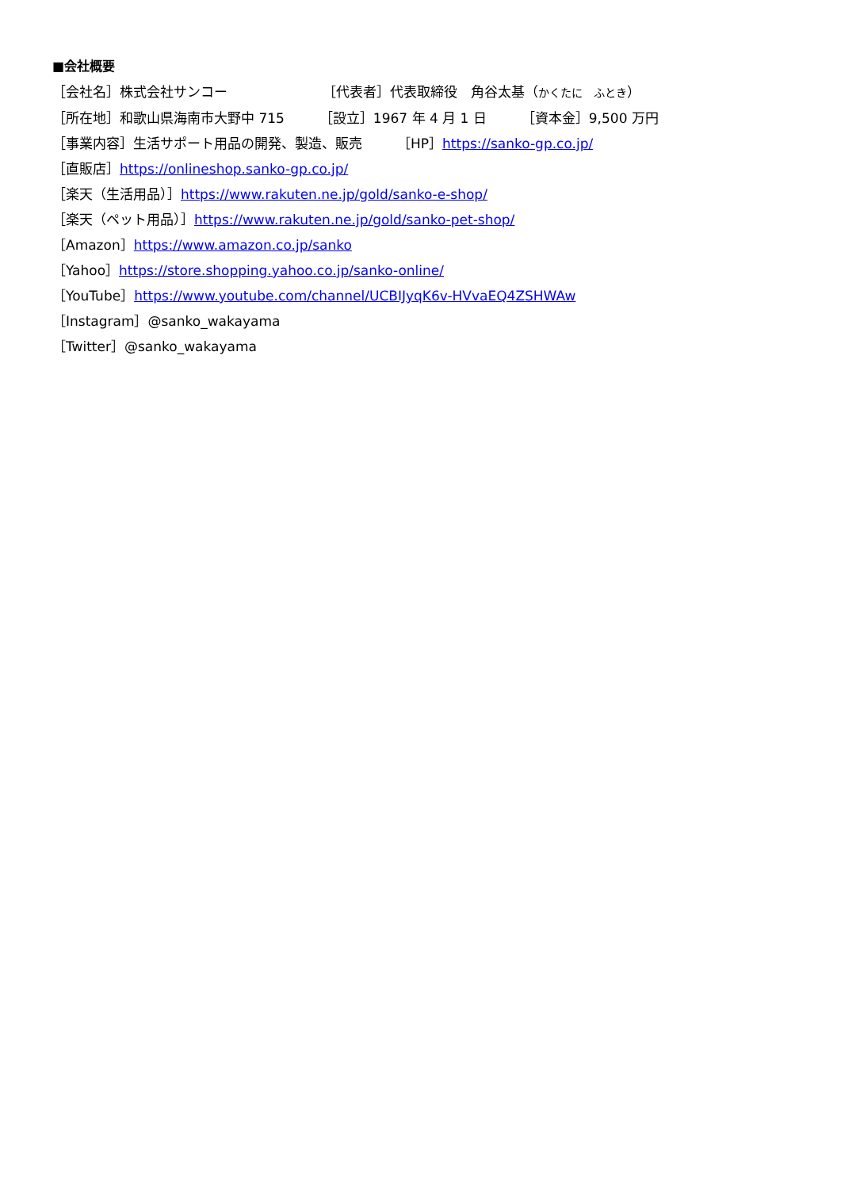■会社概要
［会社名］株式会社サンコー ［代表者］代表取締役　角谷太基（かくたに　ふとき）
［所在地］和歌山県海南市大野中 715 ［設立］1967 年 4 月 1 日 ［資本金］9,500 万円
［事業内容］生活サポート用品の開発、製造、販売 ［HP］https://sanko-gp.co.jp/
［直販店］https://onlineshop.sanko-gp.co.jp/
［楽天（生活用品）］https://www.rakuten.ne.jp/gold/sanko-e-shop/
［楽天（ペット用品）］https://www.rakuten.ne.jp/gold/sanko-pet-shop/
［Amazon］https://www.amazon.co.jp/sanko
［Yahoo］https://store.shopping.yahoo.co.jp/sanko-online/
［YouTube］https://www.youtube.com/channel/UCBIJyqK6v-HVvaEQ4ZSHWAw
［Instagram］@sanko_wakayama
［Twitter］@sanko_wakayama